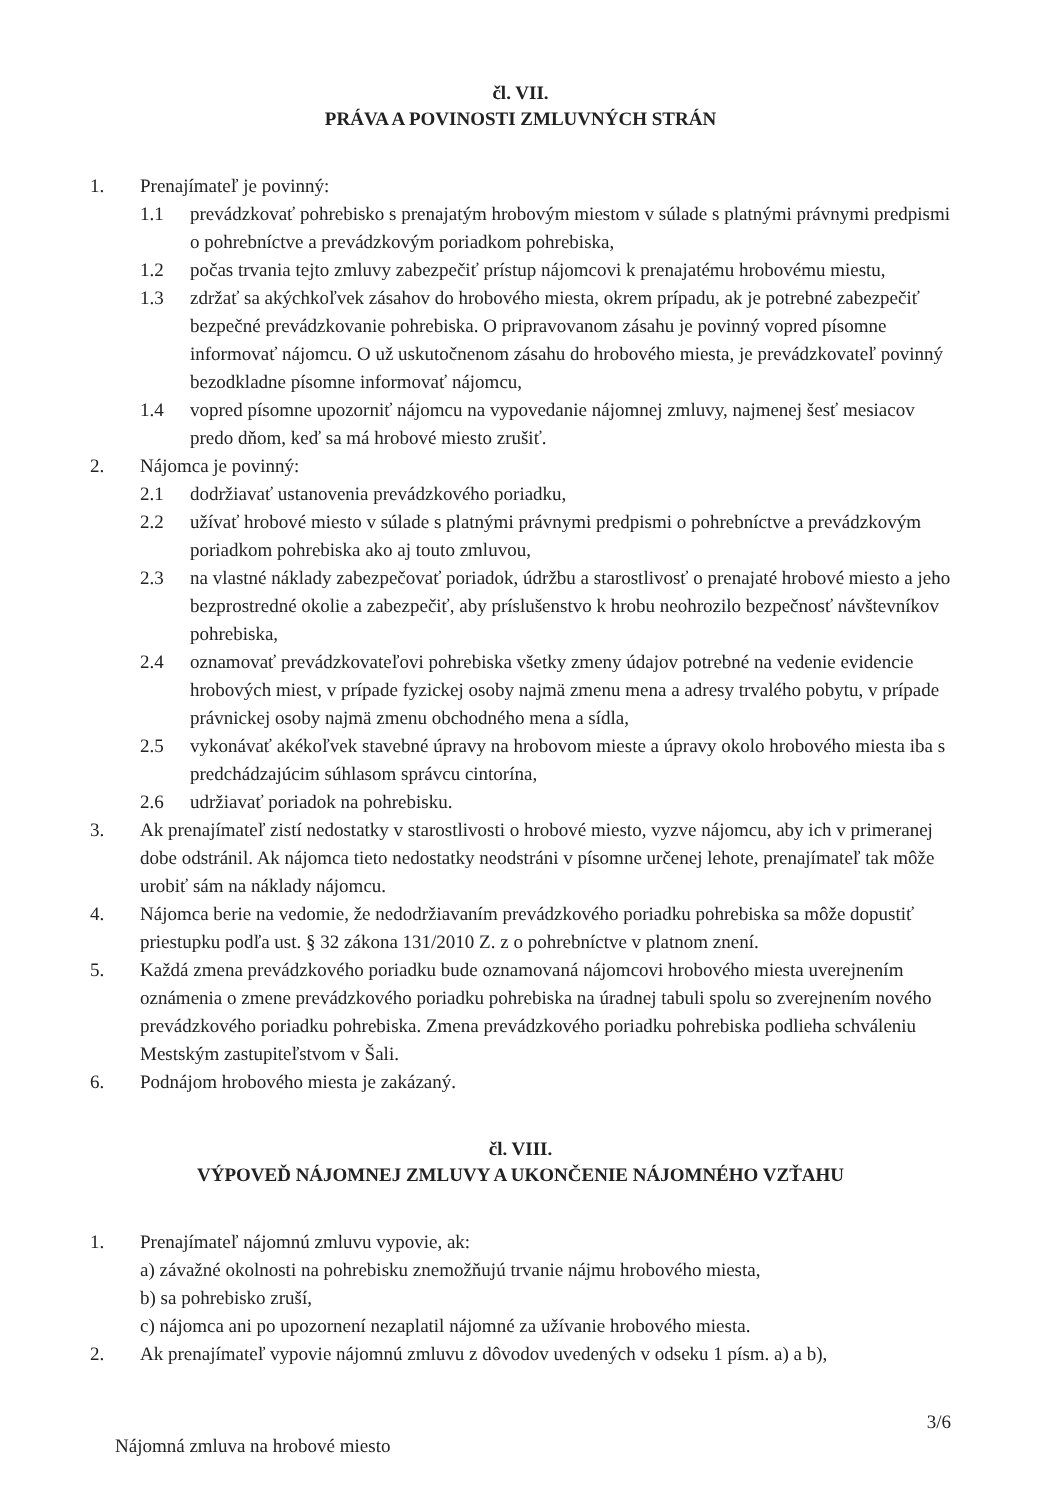čl. VII.
PRÁVA A POVINOSTI ZMLUVNÝCH STRÁN
1. Prenajímateľ je povinný:
1.1 prevádzkovať pohrebisko s prenajatým hrobovým miestom v súlade s platnými právnymi predpismi o pohrebníctve a prevádzkovým poriadkom pohrebiska,
1.2 počas trvania tejto zmluvy zabezpečiť prístup nájomcovi k prenajatému hrobovému miestu,
1.3 zdržať sa akýchkoľvek zásahov do hrobového miesta, okrem prípadu, ak je potrebné zabezpečiť bezpečné prevádzkovanie pohrebiska. O pripravovanom zásahu je povinný vopred písomne informovať nájomcu. O už uskutočnenom zásahu do hrobového miesta, je prevádzkovateľ povinný bezodkladne písomne informovať nájomcu,
1.4 vopred písomne upozorniť nájomcu na vypovedanie nájomnej zmluvy, najmenej šesť mesiacov predo dňom, keď sa má hrobové miesto zrušiť.
2. Nájomca je povinný:
2.1 dodržiavať ustanovenia prevádzkového poriadku,
2.2 užívať hrobové miesto v súlade s platnými právnymi predpismi o pohrebníctve a prevádzkovým poriadkom pohrebiska ako aj touto zmluvou,
2.3 na vlastné náklady zabezpečovať poriadok, údržbu a starostlivosť o prenajaté hrobové miesto a jeho bezprostredné okolie a zabezpečiť, aby príslušenstvo k hrobu neohrozilo bezpečnosť návštevníkov pohrebiska,
2.4 oznamovať prevádzkovateľovi pohrebiska všetky zmeny údajov potrebné na vedenie evidencie hrobových miest, v prípade fyzickej osoby najmä zmenu mena a adresy trvalého pobytu, v prípade právnickej osoby najmä zmenu obchodného mena a sídla,
2.5 vykonávať akékoľvek stavebné úpravy na hrobovom mieste a úpravy okolo hrobového miesta iba s predchádzajúcim súhlasom správcu cintorína,
2.6 udržiavať poriadok na pohrebisku.
3. Ak prenajímateľ zistí nedostatky v starostlivosti o hrobové miesto, vyzve nájomcu, aby ich v primeranej dobe odstránil. Ak nájomca tieto nedostatky neodstráni v písomne určenej lehote, prenajímateľ tak môže urobiť sám na náklady nájomcu.
4. Nájomca berie na vedomie, že nedodržiavaním prevádzkového poriadku pohrebiska sa môže dopustiť priestupku podľa ust. § 32 zákona 131/2010 Z. z o pohrebníctve v platnom znení.
5. Každá zmena prevádzkového poriadku bude oznamovaná nájomcovi hrobového miesta uverejnením oznámenia o zmene prevádzkového poriadku pohrebiska na úradnej tabuli spolu so zverejnením nového prevádzkového poriadku pohrebiska. Zmena prevádzkového poriadku pohrebiska podlieha schváleniu Mestským zastupiteľstvom v Šali.
6. Podnájom hrobového miesta je zakázaný.
čl. VIII.
VÝPOVEĎ NÁJOMNEJ ZMLUVY A UKONČENIE NÁJOMNÉHO VZŤAHU
1. Prenajímateľ nájomnú zmluvu vypovie, ak:
a) závažné okolnosti na pohrebisku znemožňujú trvanie nájmu hrobového miesta,
b) sa pohrebisko zruší,
c) nájomca ani po upozornení nezaplatil nájomné za užívanie hrobového miesta.
2. Ak prenajímateľ vypovie nájomnú zmluvu z dôvodov uvedených v odseku 1 písm. a) a b),
Nájomná zmluva na hrobové miesto
3/6